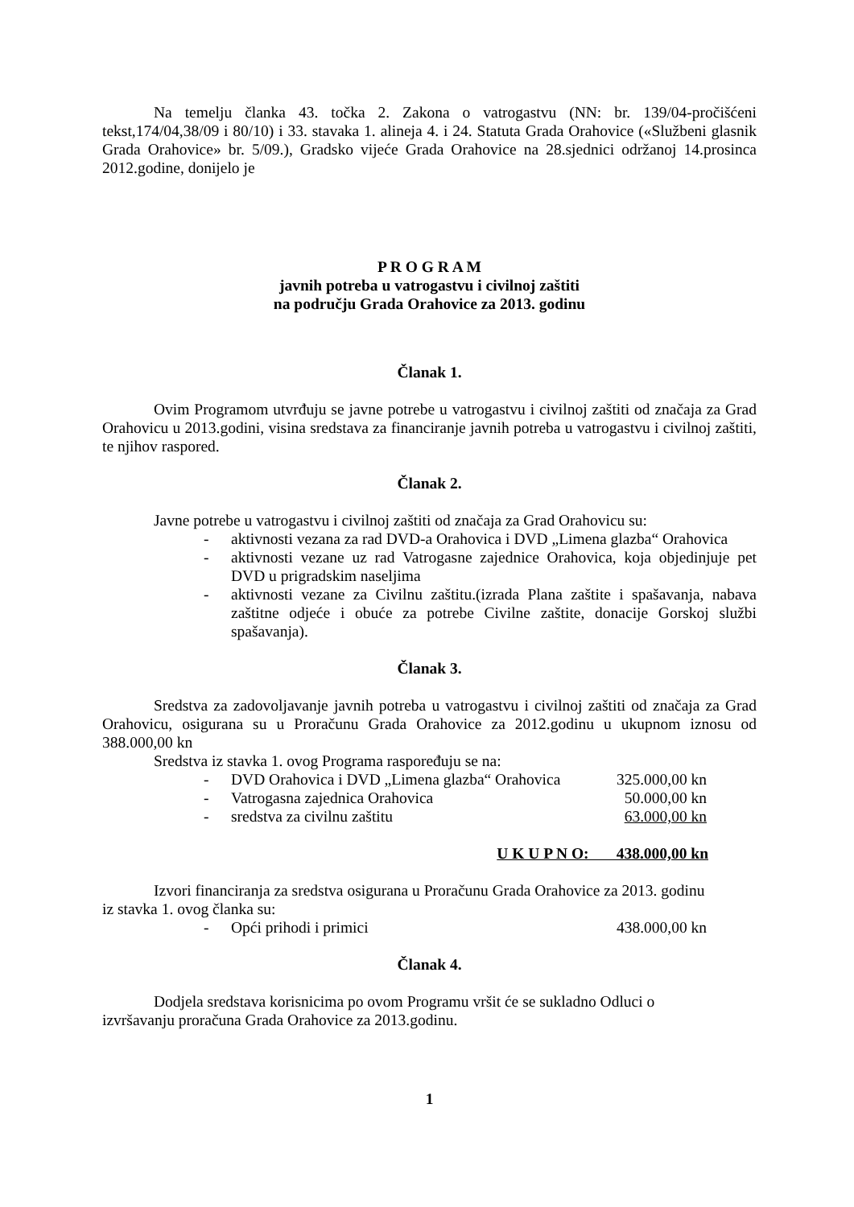Na temelju članka 43. točka 2. Zakona o vatrogastvu (NN: br. 139/04-pročišćeni tekst,174/04,38/09 i 80/10) i 33. stavaka 1. alineja 4. i 24. Statuta Grada Orahovice («Službeni glasnik Grada Orahovice» br. 5/09.), Gradsko vijeće Grada Orahovice na 28.sjednici održanoj 14.prosinca 2012.godine, donijelo je
P R O G R A M
javnih potreba u vatrogastvu i civilnoj zaštiti
na području Grada Orahovice za 2013. godinu
Članak 1.
Ovim Programom utvrđuju se javne potrebe u vatrogastvu i civilnoj zaštiti od značaja za Grad Orahovicu u 2013.godini, visina sredstava za financiranje javnih potreba u vatrogastvu i civilnoj zaštiti, te njihov raspored.
Članak 2.
Javne potrebe u vatrogastvu i civilnoj zaštiti od značaja za Grad Orahovicu su:
- aktivnosti vezana za rad DVD-a Orahovica i DVD „Limena glazba“ Orahovica
- aktivnosti vezane uz rad Vatrogasne zajednice Orahovica, koja objedinjuje pet DVD u prigradskim naseljima
- aktivnosti vezane za Civilnu zaštitu.(izrada Plana zaštite i spašavanja, nabava zaštitne odjeće i obuće za potrebe Civilne zaštite, donacije Gorskoj službi spašavanja).
Članak 3.
Sredstva za zadovoljavanje javnih potreba u vatrogastvu i civilnoj zaštiti od značaja za Grad Orahovicu, osigurana su u Proračunu Grada Orahovice za 2012.godinu u ukupnom iznosu od 388.000,00 kn
Sredstva iz stavka 1. ovog Programa raspoređuju se na:
- DVD Orahovica i DVD „Limena glazba“ Orahovica 325.000,00 kn
- Vatrogasna zajednica Orahovica 50.000,00 kn
- sredstva za civilnu zaštitu 63.000,00 kn
U K U P N O: 438.000,00 kn
Izvori financiranja za sredstva osigurana u Proračunu Grada Orahovice za 2013. godinu iz stavka 1. ovog članka su:
- Opći prihodi i primici 438.000,00 kn
Članak 4.
Dodjela sredstava korisnicima po ovom Programu vršit će se sukladno Odluci o izvršavanju proračuna Grada Orahovice za 2013.godinu.
1